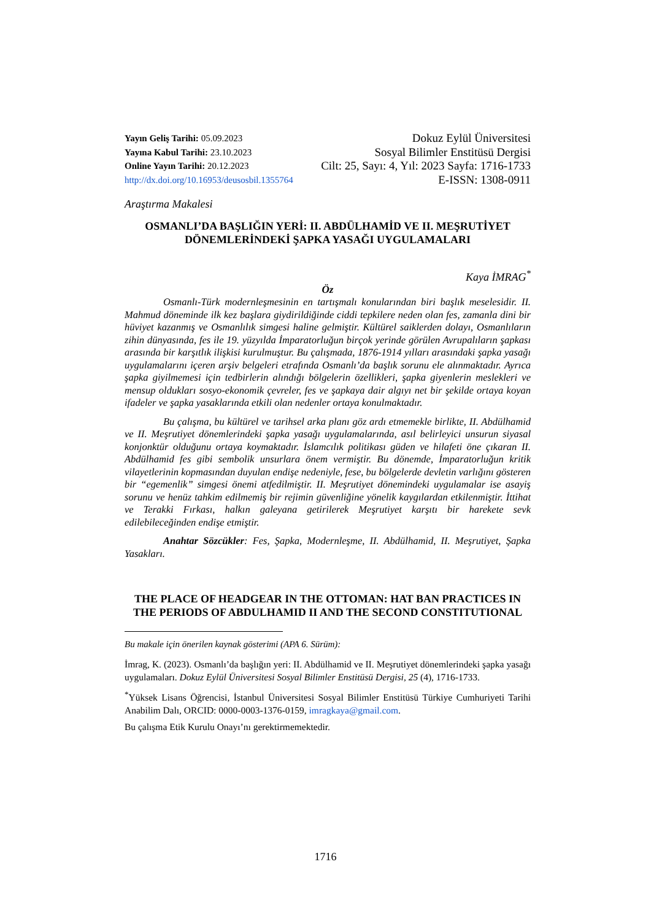Yayın Geliş Tarihi: 05.09.2023
Yayına Kabul Tarihi: 23.10.2023
Online Yayın Tarihi: 20.12.2023
http://dx.doi.org/10.16953/deusosbil.1355764
Dokuz Eylül Üniversitesi
Sosyal Bilimler Enstitüsü Dergisi
Cilt: 25, Sayı: 4, Yıl: 2023 Sayfa: 1716-1733
E-ISSN: 1308-0911
Araştırma Makalesi
OSMANLI’DA BAŞLIĞIN YERİ: II. ABDÜLHAMİD VE II. MEŞRUTİYET DÖNEMLERİNDEKİ ŞAPKA YASAĞI UYGULAMALARI
Kaya İMRAG<sup>*</sup>
Öz
Osmanlı-Türk modernleşmesinin en tartışmalı konularından biri başlık meselesidir. II. Mahmud döneminde ilk kez başlara giydirildiğinde ciddi tepkilere neden olan fes, zamanla dini bir hüviyet kazanmış ve Osmanlılık simgesi haline gelmiştir. Kültürel saiklerden dolayı, Osmanlıların zihin dünyasında, fes ile 19. yüzyılda İmparatorluğun birçok yerinde görülen Avrupalıların şapkası arasında bir karşıtlık ilişkisi kurulmuştur. Bu çalışmada, 1876-1914 yılları arasındaki şapka yasağı uygulamalarını içeren arşiv belgeleri etrafında Osmanlı’da başlık sorunu ele alınmaktadır. Ayrıca şapka giyilmemesi için tedbirlerin alındığı bölgelerin özellikleri, şapka giyenlerin meslekleri ve mensup oldukları sosyo-ekonomik çevreler, fes ve şapkaya dair algıyı net bir şekilde ortaya koyan ifadeler ve şapka yasaklarında etkili olan nedenler ortaya konulmaktadır.
Bu çalışma, bu kültürel ve tarihsel arka planı göz ardı etmemekle birlikte, II. Abdülhamid ve II. Meşrutiyet dönemlerindeki şapka yasağı uygulamalarında, asıl belirleyici unsurun siyasal konjonktür olduğunu ortaya koymaktadır. İslamcılık politikası güden ve hilafeti öne çıkaran II. Abdülhamid fes gibi sembolik unsurlara önem vermiştir. Bu dönemde, İmparatorluğun kritik vilayetlerinin kopmasından duyulan endişe nedeniyle, fese, bu bölgelerde devletin varlığını gösteren bir “egemenlik” simgesi önemi atfedilmiştir. II. Meşrutiyet dönemindeki uygulamalar ise asayiş sorunu ve henüz tahkim edilmemiş bir rejimin güvenliğine yönelik kaygılardan etkilenmiştir. İttihat ve Terakki Fırkası, halkın galeyana getirilerek Meşrutiyet karşıtı bir harekete sevk edilebileceğinden endişe etmiştir.
Anahtar Sözcükler: Fes, Şapka, Modernleşme, II. Abdülhamid, II. Meşrutiyet, Şapka Yasakları.
THE PLACE OF HEADGEAR IN THE OTTOMAN: HAT BAN PRACTICES IN THE PERIODS OF ABDULHAMID II AND THE SECOND CONSTITUTIONAL
Bu makale için önerilen kaynak gösterimi (APA 6. Sürüm):
İmrag, K. (2023). Osmanlı’da başlığın yeri: II. Abdülhamid ve II. Meşrutiyet dönemlerindeki şapka yasağı uygulamaları. Dokuz Eylül Üniversitesi Sosyal Bilimler Enstitüsü Dergisi, 25 (4), 1716-1733.
<sup>*</sup> Yüksek Lisans Öğrencisi, İstanbul Üniversitesi Sosyal Bilimler Enstitüsü Türkiye Cumhuriyeti Tarihi Anabilim Dalı, ORCID: 0000-0003-1376-0159, imragkaya@gmail.com.
Bu çalışma Etik Kurulu Onayı’nı gerektirmemektedir.
1716